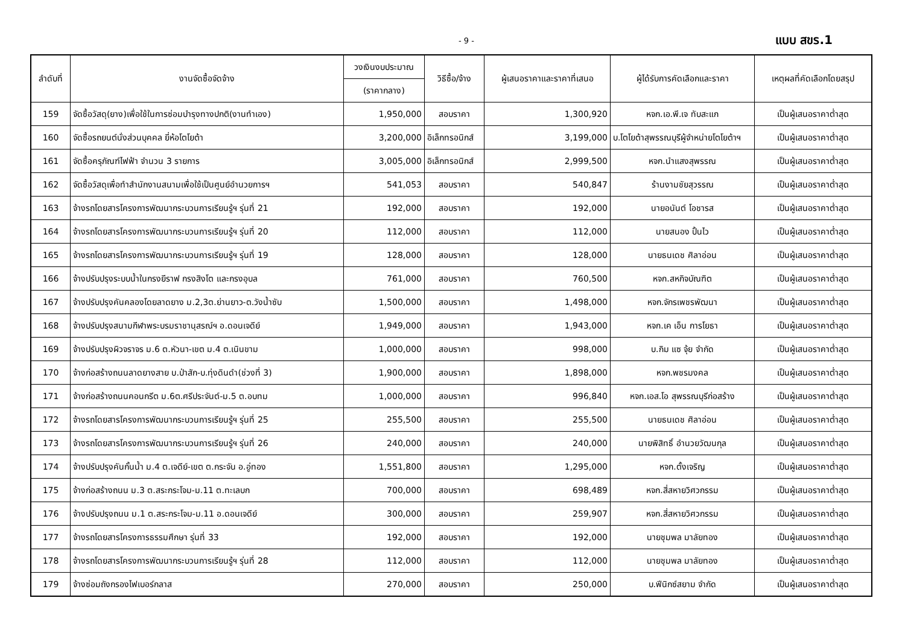- 9 - แบบ สขร.1
| ลำดับที่ | งานจัดซื้อจัดจ้าง | วงเงินงบประมาณ | วิธีซื้อ/จ้าง | ผู้เสนอราคาและราคาที่เสนอ | ผู้ได้รับการคัดเลือกและราคา | เหตุผลที่คัดเลือกโดยสรุป |
| --- | --- | --- | --- | --- | --- | --- |
| | | (ราคากลาง) | | | | |
| 159 | จัดซื้อวัสดุ(ยาง)เพื่อใช้ในการซ่อมบำรุงทางปกติ(งานทำเอง) | 1,950,000 | สอบราคา | 1,300,920 | หจก.เอ.พี.เจ ทับสะแก | เป็นผู้เสนอราคาต่ำสุด |
| 160 | จัดซื้อรถยนต์นั่งส่วนบุคคล ยี่ห้อโตโยต้า | 3,200,000 | อิเล็กทรอนิกส์ | 3,199,000 | บ.โตโยต้าสุพรรณบุรีผู้จำหน่ายโตโยต้าฯ | เป็นผู้เสนอราคาต่ำสุด |
| 161 | จัดซื้อครุภัณฑ์ไฟฟ้า จำนวน 3 รายการ | 3,005,000 | อิเล็กทรอนิกส์ | 2,999,500 | หจก.นำแสงสุพรรณ | เป็นผู้เสนอราคาต่ำสุด |
| 162 | จัดซื้อวัสดุเพื่อทำสำนักงานสนามเพื่อใช้เป็นศูนย์อำนวยการฯ | 541,053 | สอบราคา | 540,847 | ร้านงามชัยสุวรรณ | เป็นผู้เสนอราคาต่ำสุด |
| 163 | จ้างรถโดยสารโครงการพัฒนากระบวนการเรียนรู้ฯ รุ่นที่ 21 | 192,000 | สอบราคา | 192,000 | นายอนันต์ โอชารส | เป็นผู้เสนอราคาต่ำสุด |
| 164 | จ้างรถโดยสารโครงการพัฒนากระบวนการเรียนรู้ฯ รุ่นที่ 20 | 112,000 | สอบราคา | 112,000 | นายสนอง ปั้นไว | เป็นผู้เสนอราคาต่ำสุด |
| 165 | จ้างรถโดยสารโครงการพัฒนากระบวนการเรียนรู้ฯ รุ่นที่ 19 | 128,000 | สอบราคา | 128,000 | นายธนเดช ศิลาอ่อน | เป็นผู้เสนอราคาต่ำสุด |
| 166 | จ้างปรับปรุงระบบน้ำในกรงยีราฟ กรงสิงโต และกรงอุบล | 761,000 | สอบราคา | 760,500 | หจก.สหกิจบัณฑิต | เป็นผู้เสนอราคาต่ำสุด |
| 167 | จ้างปรับปรุงคันคลองโดยลาดยาง ม.2,3ต.ย่านยาว-ต.วังน้ำซับ | 1,500,000 | สอบราคา | 1,498,000 | หจก.จักรเพชรพัฒนา | เป็นผู้เสนอราคาต่ำสุด |
| 168 | จ้างปรับปรุงสนามกีฬาพระบรมราชานุสรณ์ฯ อ.ดอนเจดีย์ | 1,949,000 | สอบราคา | 1,943,000 | หจก.เค เอ็น การโยธา | เป็นผู้เสนอราคาต่ำสุด |
| 169 | จ้างปรับปรุงผิวจราจร ม.6 ต.หัวนา-เขต ม.4 ต.เนินขาม | 1,000,000 | สอบราคา | 998,000 | บ.กิม แซ จุ้ย จำกัด | เป็นผู้เสนอราคาต่ำสุด |
| 170 | จ้างก่อสร้างถนนลาดยางสาย บ.ป่าสัก-บ.ทุ่งดินดำ(ช่วงที่ 3) | 1,900,000 | สอบราคา | 1,898,000 | หจก.พชรมงคล | เป็นผู้เสนอราคาต่ำสุด |
| 171 | จ้างก่อสร้างถนนคอนกรีต ม.6ต.ศรีประจันต์-ม.5 ต.อบทม | 1,000,000 | สอบราคา | 996,840 | หจก.เอส.โอ สุพรรณบุรีก่อสร้าง | เป็นผู้เสนอราคาต่ำสุด |
| 172 | จ้างรถโดยสารโครงการพัฒนากระบวนการเรียนรู้ฯ รุ่นที่ 25 | 255,500 | สอบราคา | 255,500 | นายธนเดช ศิลาอ่อน | เป็นผู้เสนอราคาต่ำสุด |
| 173 | จ้างรถโดยสารโครงการพัฒนากระบวนการเรียนรู้ฯ รุ่นที่ 26 | 240,000 | สอบราคา | 240,000 | นายพิสิทธิ์ อำนวยวัฒนกุล | เป็นผู้เสนอราคาต่ำสุด |
| 174 | จ้างปรับปรุงคันกั้นน้ำ ม.4 ต.เจดีย์-เขต ต.กระจัน อ.อู่ทอง | 1,551,800 | สอบราคา | 1,295,000 | หจก.ตั้งเจริญ | เป็นผู้เสนอราคาต่ำสุด |
| 175 | จ้างก่อสร้างถนน ม.3 ต.สระกระโจม-ม.11 ต.ทะเลบก | 700,000 | สอบราคา | 698,489 | หจก.สี่สหายวิศวกรรม | เป็นผู้เสนอราคาต่ำสุด |
| 176 | จ้างปรับปรุงถนน ม.1 ต.สระกระโจม-ม.11 อ.ดอนเจดีย์ | 300,000 | สอบราคา | 259,907 | หจก.สี่สหายวิศวกรรม | เป็นผู้เสนอราคาต่ำสุด |
| 177 | จ้างรถโดยสารโครงการธรรมศึกษา รุ่นที่ 33 | 192,000 | สอบราคา | 192,000 | นายชุมพล มาลัยทอง | เป็นผู้เสนอราคาต่ำสุด |
| 178 | จ้างรถโดยสารโครงการพัฒนากระบวนการเรียนรู้ฯ รุ่นที่ 28 | 112,000 | สอบราคา | 112,000 | นายชุมพล มาลัยทอง | เป็นผู้เสนอราคาต่ำสุด |
| 179 | จ้างซ่อมถังกรองไฟเบอร์กลาส | 270,000 | สอบราคา | 250,000 | บ.ฟีนิกซ์สยาม จำกัด | เป็นผู้เสนอราคาต่ำสุด |